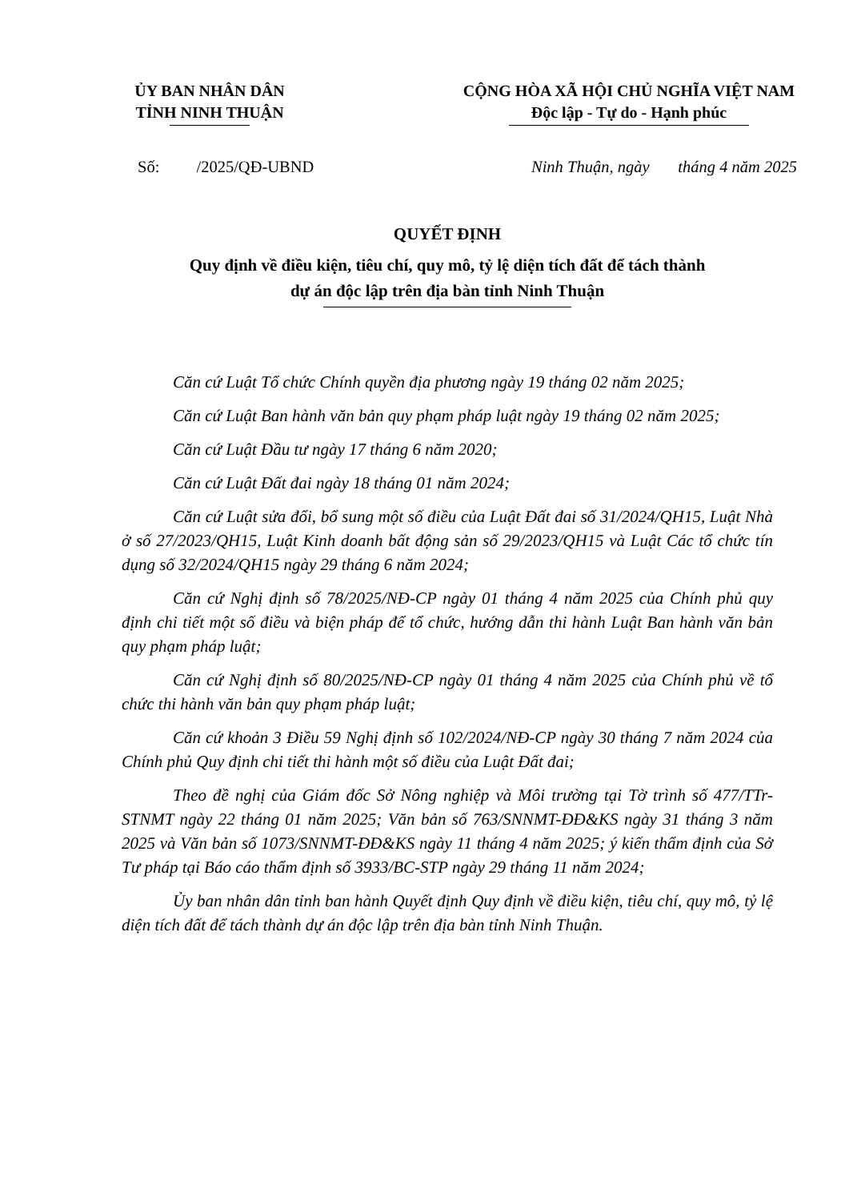ỦY BAN NHÂN DÂN
TỈNH NINH THUẬN
CỘNG HÒA XÃ HỘI CHỦ NGHĨA VIỆT NAM
Độc lập - Tự do - Hạnh phúc
Số: /2025/QĐ-UBND Ninh Thuận, ngày tháng 4 năm 2025
QUYẾT ĐỊNH
Quy định về điều kiện, tiêu chí, quy mô, tỷ lệ diện tích đất để tách thành
dự án độc lập trên địa bàn tỉnh Ninh Thuận
Căn cứ Luật Tổ chức Chính quyền địa phương ngày 19 tháng 02 năm 2025;
Căn cứ Luật Ban hành văn bản quy phạm pháp luật ngày 19 tháng 02 năm 2025;
Căn cứ Luật Đầu tư ngày 17 tháng 6 năm 2020;
Căn cứ Luật Đất đai ngày 18 tháng 01 năm 2024;
Căn cứ Luật sửa đổi, bổ sung một số điều của Luật Đất đai số 31/2024/QH15, Luật Nhà ở số 27/2023/QH15, Luật Kinh doanh bất động sản số 29/2023/QH15 và Luật Các tổ chức tín dụng số 32/2024/QH15 ngày 29 tháng 6 năm 2024;
Căn cứ Nghị định số 78/2025/NĐ-CP ngày 01 tháng 4 năm 2025 của Chính phủ quy định chi tiết một số điều và biện pháp để tổ chức, hướng dẫn thi hành Luật Ban hành văn bản quy phạm pháp luật;
Căn cứ Nghị định số 80/2025/NĐ-CP ngày 01 tháng 4 năm 2025 của Chính phủ về tổ chức thi hành văn bản quy phạm pháp luật;
Căn cứ khoản 3 Điều 59 Nghị định số 102/2024/NĐ-CP ngày 30 tháng 7 năm 2024 của Chính phủ Quy định chi tiết thi hành một số điều của Luật Đất đai;
Theo đề nghị của Giám đốc Sở Nông nghiệp và Môi trường tại Tờ trình số 477/TTr-STNMT ngày 22 tháng 01 năm 2025; Văn bản số 763/SNNMT-ĐĐ&KS ngày 31 tháng 3 năm 2025 và Văn bản số 1073/SNNMT-ĐĐ&KS ngày 11 tháng 4 năm 2025; ý kiến thẩm định của Sở Tư pháp tại Báo cáo thẩm định số 3933/BC-STP ngày 29 tháng 11 năm 2024;
Ủy ban nhân dân tỉnh ban hành Quyết định Quy định về điều kiện, tiêu chí, quy mô, tỷ lệ diện tích đất để tách thành dự án độc lập trên địa bàn tỉnh Ninh Thuận.